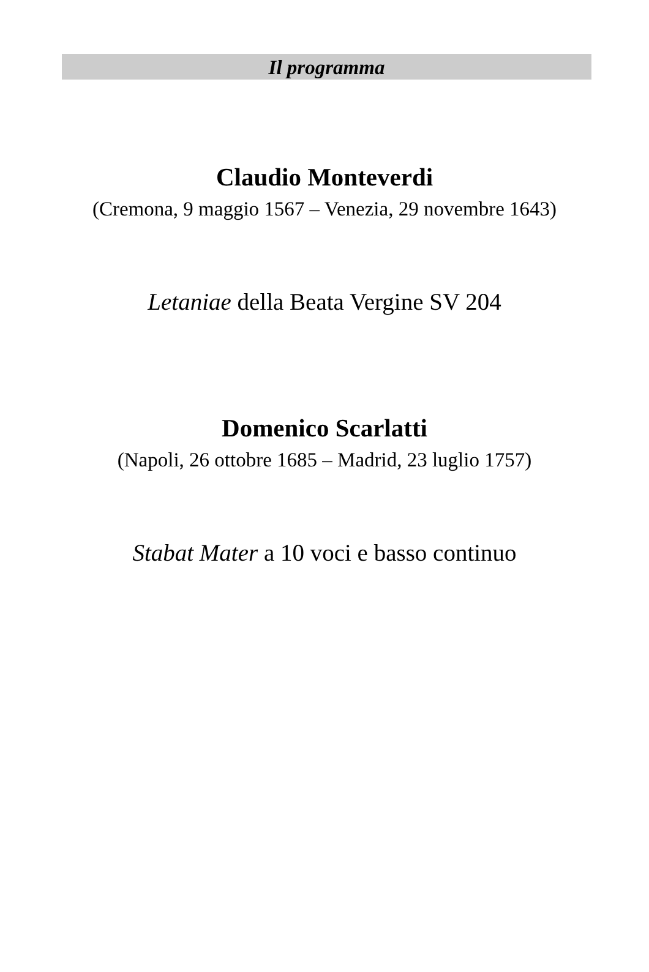Il programma
Claudio Monteverdi
(Cremona, 9 maggio 1567 – Venezia, 29 novembre 1643)
Letaniae della Beata Vergine SV 204
Domenico Scarlatti
(Napoli, 26 ottobre 1685 – Madrid, 23 luglio 1757)
Stabat Mater a 10 voci e basso continuo